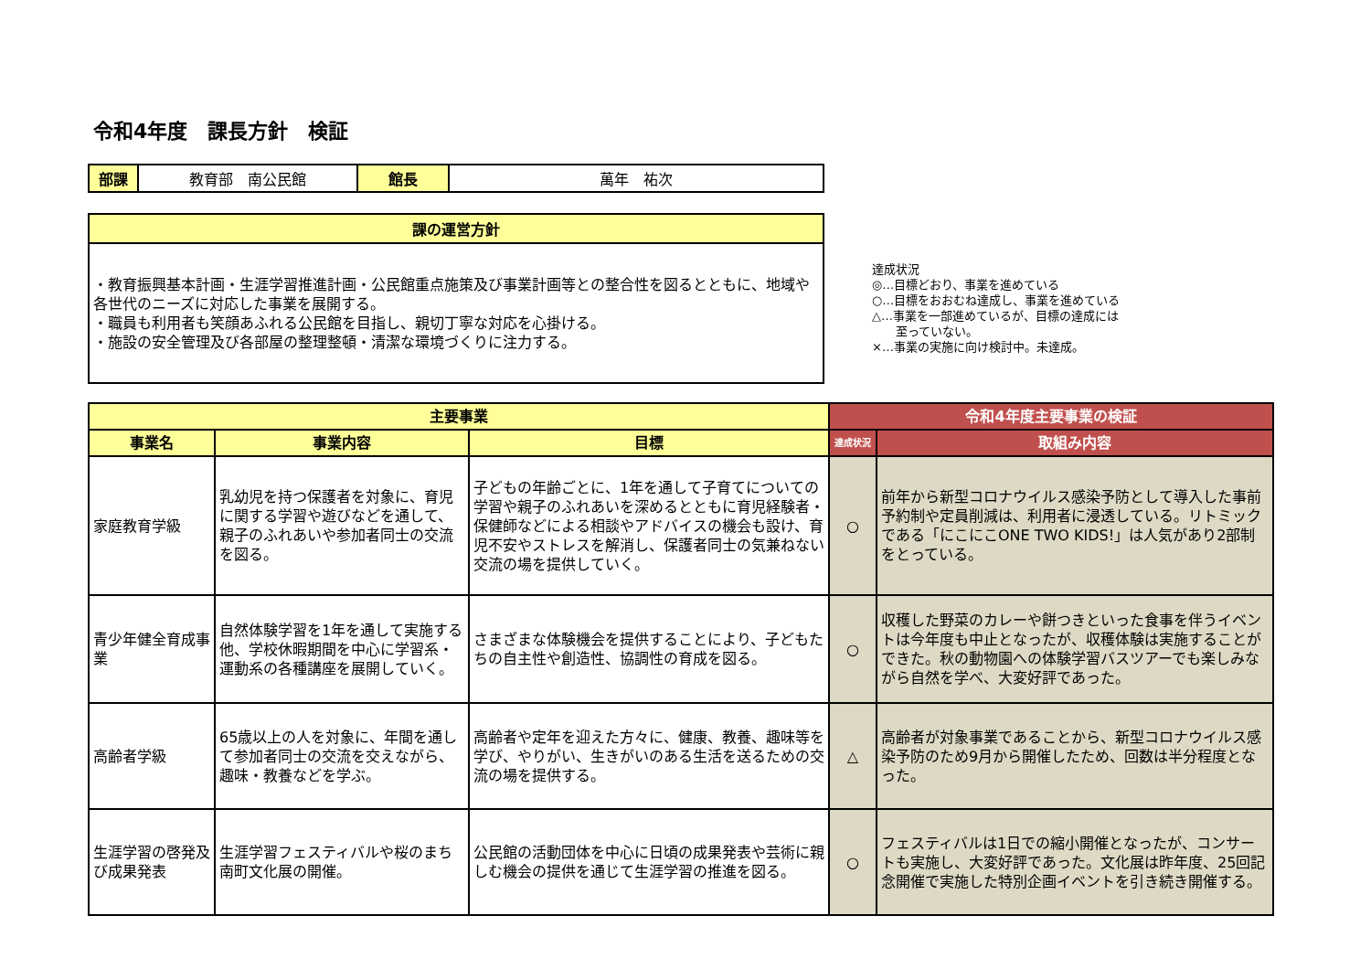令和4年度　課長方針　検証
| 部課 | 教育部 南公民館 | 館長 | 萬年 祐次 |
| 課の運営方針 |
| ・教育振興基本計画・生涯学習推進計画・公民館重点施策及び事業計画等との整合性を図るとともに、地域や各世代のニーズに対応した事業を展開する。 ・職員も利用者も笑顔あふれる公民館を目指し、親切丁寧な対応を心掛ける。 ・施設の安全管理及び各部屋の整理整頓・清潔な環境づくりに注力する。 |
達成状況
◎…目標どおり、事業を進めている
○…目標をおおむね達成し、事業を進めている
△…事業を一部進めているが、目標の達成には
　　至っていない。
×…事業の実施に向け検討中。未達成。
| 主要事業 | | | 令和4年度主要事業の検証 | |
| 事業名 | 事業内容 | 目標 | 達成状況 | 取組み内容 |
| 家庭教育学級 | 乳幼児を持つ保護者を対象に、育児に関する学習や遊びなどを通して、親子のふれあいや参加者同士の交流を図る。 | 子どもの年齢ごとに、1年を通して子育てについての学習や親子のふれあいを深めるとともに育児経験者・保健師などによる相談やアドバイスの機会も設け、育児不安やストレスを解消し、保護者同士の気兼ねない交流の場を提供していく。 | ○ | 前年から新型コロナウイルス感染予防として導入した事前予約制や定員削減は、利用者に浸透している。リトミックである「にこにこONE TWO KIDS!」は人気があり2部制をとっている。 |
| 青少年健全育成事業 | 自然体験学習を1年を通して実施する他、学校休暇期間を中心に学習系・運動系の各種講座を展開していく。 | さまざまな体験機会を提供することにより、子どもたちの自主性や創造性、協調性の育成を図る。 | ○ | 収穫した野菜のカレーや餅つきといった食事を伴うイベントは今年度も中止となったが、収穫体験は実施することができた。秋の動物園への体験学習バスツアーでも楽しみながら自然を学べ、大変好評であった。 |
| 高齢者学級 | 65歳以上の人を対象に、年間を通して参加者同士の交流を交えながら、趣味・教養などを学ぶ。 | 高齢者や定年を迎えた方々に、健康、教養、趣味等を学び、やりがい、生きがいのある生活を送るための交流の場を提供する。 | △ | 高齢者が対象事業であることから、新型コロナウイルス感染予防のため9月から開催したため、回数は半分程度となった。 |
| 生涯学習の啓発及び成果発表 | 生涯学習フェスティバルや桜のまち南町文化展の開催。 | 公民館の活動団体を中心に日頃の成果発表や芸術に親しむ機会の提供を通じて生涯学習の推進を図る。 | ○ | フェスティバルは1日での縮小開催となったが、コンサートも実施し、大変好評であった。文化展は昨年度、25回記念開催で実施した特別企画イベントを引き続き開催する。 |